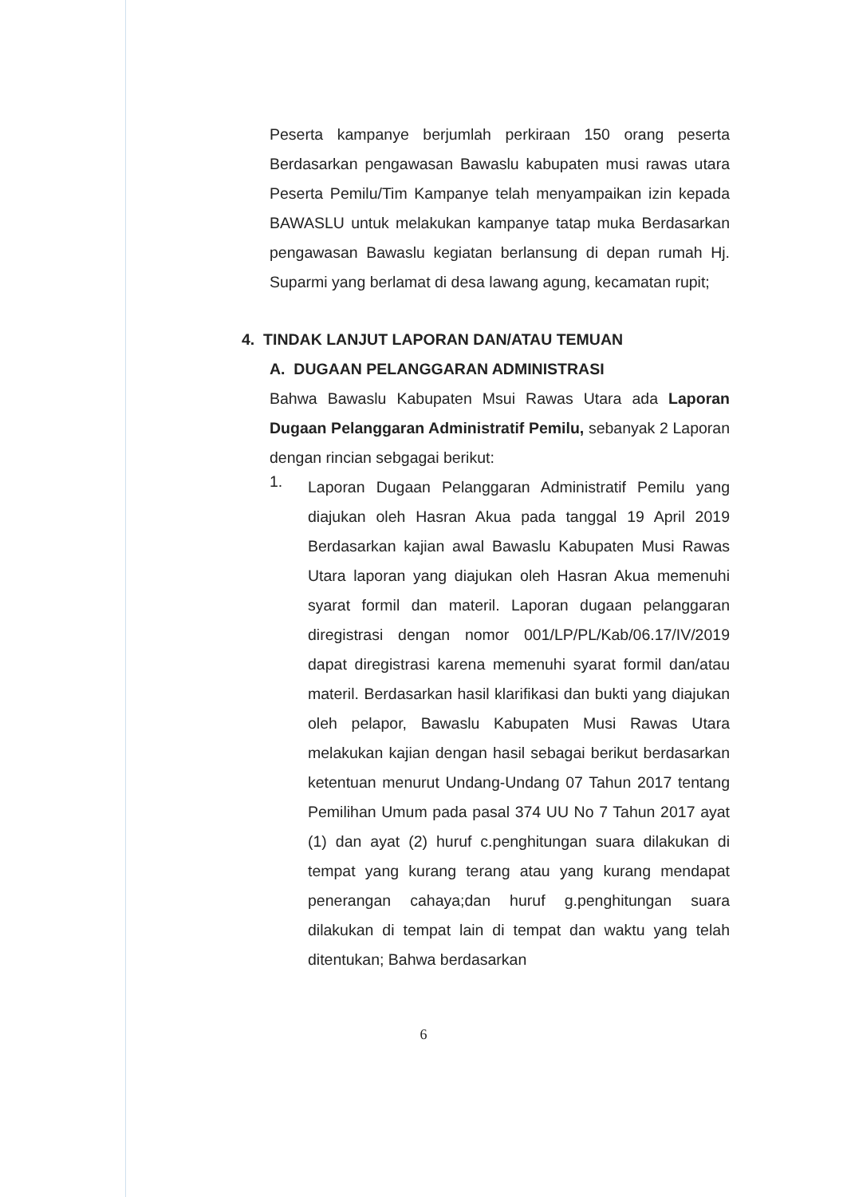Peserta kampanye berjumlah perkiraan 150 orang peserta Berdasarkan pengawasan Bawaslu kabupaten musi rawas utara Peserta Pemilu/Tim Kampanye telah menyampaikan izin kepada BAWASLU untuk melakukan kampanye tatap muka Berdasarkan pengawasan Bawaslu kegiatan berlansung di depan rumah Hj. Suparmi yang berlamat di desa lawang agung, kecamatan rupit;
4. TINDAK LANJUT LAPORAN DAN/ATAU TEMUAN
A. DUGAAN PELANGGARAN ADMINISTRASI
Bahwa Bawaslu Kabupaten Msui Rawas Utara ada Laporan Dugaan Pelanggaran Administratif Pemilu, sebanyak 2 Laporan dengan rincian sebgagai berikut:
1.
Laporan Dugaan Pelanggaran Administratif Pemilu yang diajukan oleh Hasran Akua pada tanggal 19 April 2019 Berdasarkan kajian awal Bawaslu Kabupaten Musi Rawas Utara laporan yang diajukan oleh Hasran Akua memenuhi syarat formil dan materil. Laporan dugaan pelanggaran diregistrasi dengan nomor 001/LP/PL/Kab/06.17/IV/2019 dapat diregistrasi karena memenuhi syarat formil dan/atau materil. Berdasarkan hasil klarifikasi dan bukti yang diajukan oleh pelapor, Bawaslu Kabupaten Musi Rawas Utara melakukan kajian dengan hasil sebagai berikut berdasarkan ketentuan menurut Undang-Undang 07 Tahun 2017 tentang Pemilihan Umum pada pasal 374 UU No 7 Tahun 2017 ayat (1) dan ayat (2) huruf c.penghitungan suara dilakukan di tempat yang kurang terang atau yang kurang mendapat penerangan cahaya;dan huruf g.penghitungan suara dilakukan di tempat lain di tempat dan waktu yang telah ditentukan; Bahwa berdasarkan
6